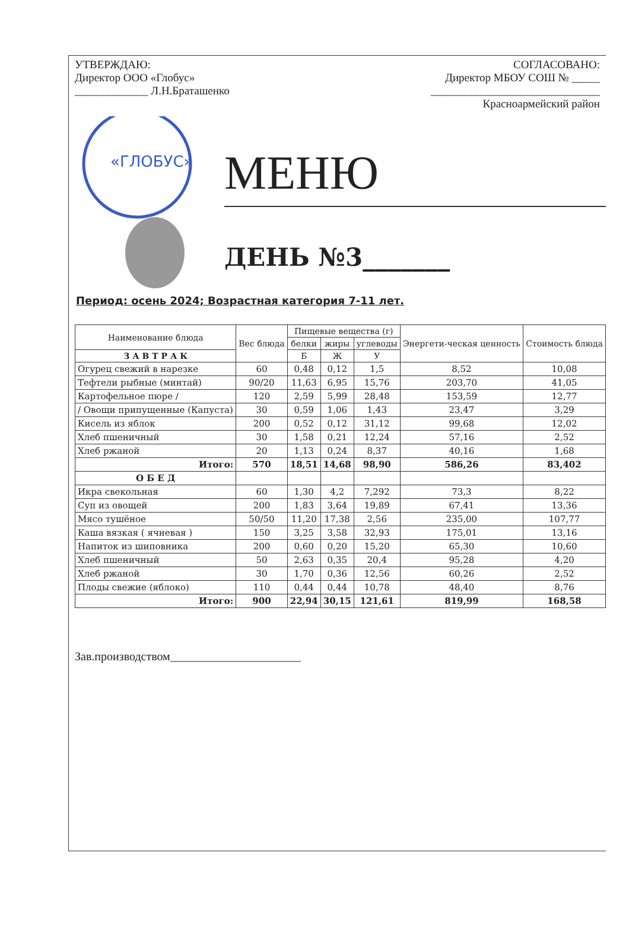УТВЕРЖДАЮ:
Директор ООО «Глобус»
_____________ Л.Н.Браташенко
СОГЛАСОВАНО:
Директор МБОУ СОШ № _____
______________________________
Красноармейский район
«ГЛОБУС»
МЕНЮ
ДЕНЬ №3_______
Период: осень 2024; Возрастная категория 7-11 лет.
| Наименование блюда | Вес блюда | Пищевые вещества (г) | | | Энергети-ческая ценность | Стоимость блюда |
| --- | --- | --- | --- | --- | --- | --- |
| | | белки | жиры | углеводы | | |
| | | Б | Ж | У | | |
| З А В Т Р А К | | | | | | |
| Огурец свежий в нарезке | 60 | 0,48 | 0,12 | 1,5 | 8,52 | 10,08 |
| Тефтели рыбные (минтай) | 90/20 | 11,63 | 6,95 | 15,76 | 203,70 | 41,05 |
| Картофельное пюре / | 120 | 2,59 | 5,99 | 28,48 | 153,59 | 12,77 |
| / Овощи припущенные (Капуста) | 30 | 0,59 | 1,06 | 1,43 | 23,47 | 3,29 |
| Кисель из яблок | 200 | 0,52 | 0,12 | 31,12 | 99,68 | 12,02 |
| Хлеб пшеничный | 30 | 1,58 | 0,21 | 12,24 | 57,16 | 2,52 |
| Хлеб ржаной | 20 | 1,13 | 0,24 | 8,37 | 40,16 | 1,68 |
| Итого: | 570 | 18,51 | 14,68 | 98,90 | 586,26 | 83,402 |
| О Б Е Д | | | | | | |
| Икра свекольная | 60 | 1,30 | 4,2 | 7,292 | 73,3 | 8,22 |
| Суп из овощей | 200 | 1,83 | 3,64 | 19,89 | 67,41 | 13,36 |
| Мясо тушёное | 50/50 | 11,20 | 17,38 | 2,56 | 235,00 | 107,77 |
| Каша вязкая ( ячневая ) | 150 | 3,25 | 3,58 | 32,93 | 175,01 | 13,16 |
| Напиток из шиповника | 200 | 0,60 | 0,20 | 15,20 | 65,30 | 10,60 |
| Хлеб пшеничный | 50 | 2,63 | 0,35 | 20,4 | 95,28 | 4,20 |
| Хлеб ржаной | 30 | 1,70 | 0,36 | 12,56 | 60,26 | 2,52 |
| Плоды свежие (яблоко) | 110 | 0,44 | 0,44 | 10,78 | 48,40 | 8,76 |
| Итого: | 900 | 22,94 | 30,15 | 121,61 | 819,99 | 168,58 |
Зав.производством______________________